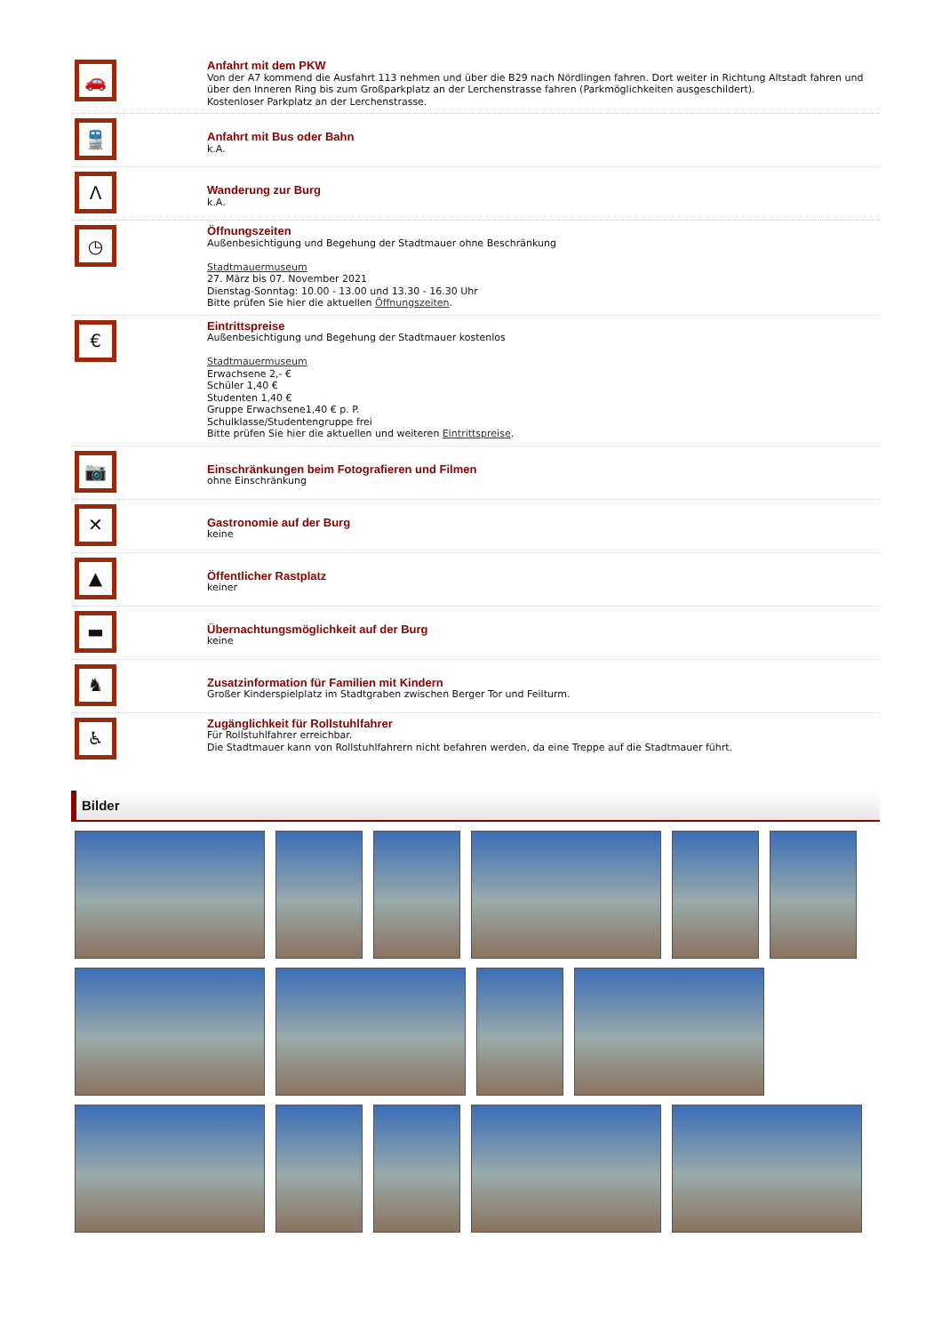🚗
Anfahrt mit dem PKW
Von der A7 kommend die Ausfahrt 113 nehmen und über die B29 nach Nördlingen fahren. Dort weiter in Richtung Altstadt fahren und über den Inneren Ring bis zum Großparkplatz an der Lerchenstrasse fahren (Parkmöglichkeiten ausgeschildert).
Kostenloser Parkplatz an der Lerchenstrasse.
🚆
Anfahrt mit Bus oder Bahn
k.A.
Λ
Wanderung zur Burg
k.A.
◷
Öffnungszeiten
Außenbesichtigung und Begehung der Stadtmauer ohne Beschränkung
Stadtmauermuseum
27. März bis 07. November 2021
Dienstag-Sonntag: 10.00 - 13.00 und 13.30 - 16.30 Uhr
Bitte prüfen Sie hier die aktuellen Öffnungszeiten.
€
Eintrittspreise
Außenbesichtigung und Begehung der Stadtmauer kostenlos
Stadtmauermuseum
Erwachsene 2,- €
Schüler 1,40 €
Studenten 1,40 €
Gruppe Erwachsene1,40 € p. P.
Schulklasse/Studentengruppe frei
Bitte prüfen Sie hier die aktuellen und weiteren Eintrittspreise.
📷
Einschränkungen beim Fotografieren und Filmen
ohne Einschränkung
✕
Gastronomie auf der Burg
keine
▲
Öffentlicher Rastplatz
keiner
▬
Übernachtungsmöglichkeit auf der Burg
keine
♞
Zusatzinformation für Familien mit Kindern
Großer Kinderspielplatz im Stadtgraben zwischen Berger Tor und Feilturm.
♿
Zugänglichkeit für Rollstuhlfahrer
Für Rollstuhlfahrer erreichbar.
Die Stadtmauer kann von Rollstuhlfahrern nicht befahren werden, da eine Treppe auf die Stadtmauer führt.
Bilder